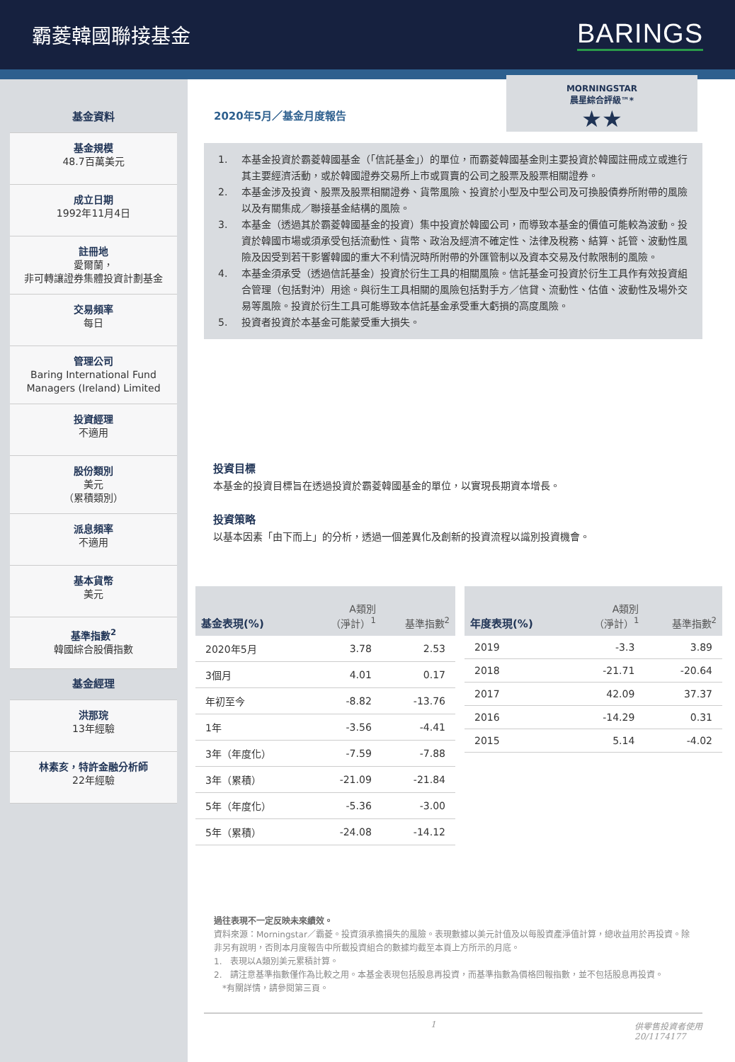霸菱韓國聯接基金
BARINGS
基金資料
基金規模
48.7百萬美元
成立日期
1992年11月4日
註冊地
愛爾蘭，
非可轉讓證券集體投資計劃基金
交易頻率
每日
管理公司
Baring International Fund Managers (Ireland) Limited
投資經理
不適用
股份類別
美元
（累積類別）
派息頻率
不適用
基本貨幣
美元
基準指數<sup>2</sup>
韓國綜合股價指數
基金經理
洪那琓
13年經驗
林素亥，特許金融分析師
22年經驗
2020年5月／基金月度報告
MORNINGSTAR
晨星綜合評級™*
★★
1. 本基金投資於霸菱韓國基金（「信託基金」）的單位，而霸菱韓國基金則主要投資於韓國註冊成立或進行其主要經濟活動，或於韓國證券交易所上市或買賣的公司之股票及股票相關證券。
2. 本基金涉及投資、股票及股票相關證券、貨幣風險、投資於小型及中型公司及可換股債券所附帶的風險以及有關集成／聯接基金結構的風險。
3. 本基金（透過其於霸菱韓國基金的投資）集中投資於韓國公司，而導致本基金的價值可能較為波動。投資於韓國市場或須承受包括流動性、貨幣、政治及經濟不確定性、法律及稅務、結算、託管、波動性風險及因受到若干影響韓國的重大不利情況時所附帶的外匯管制以及資本交易及付款限制的風險。
4. 本基金須承受（透過信託基金）投資於衍生工具的相關風險。信託基金可投資於衍生工具作有效投資組合管理（包括對沖）用途。與衍生工具相關的風險包括對手方／信貸、流動性、估值、波動性及場外交易等風險。投資於衍生工具可能導致本信託基金承受重大虧損的高度風險。
5. 投資者投資於本基金可能蒙受重大損失。
投資目標
本基金的投資目標旨在透過投資於霸菱韓國基金的單位，以實現長期資本增長。
投資策略
以基本因素「由下而上」的分析，透過一個差異化及創新的投資流程以識別投資機會。
| 基金表現(%) | A類別 （淨計）<sup>1</sup> | 基準指數<sup>2</sup> |
| --- | --- | --- |
| 2020年5月 | 3.78 | 2.53 |
| 3個月 | 4.01 | 0.17 |
| 年初至今 | -8.82 | -13.76 |
| 1年 | -3.56 | -4.41 |
| 3年（年度化） | -7.59 | -7.88 |
| 3年（累積） | -21.09 | -21.84 |
| 5年（年度化） | -5.36 | -3.00 |
| 5年（累積） | -24.08 | -14.12 |
| 年度表現(%) | A類別 （淨計）<sup>1</sup> | 基準指數<sup>2</sup> |
| --- | --- | --- |
| 2019 | -3.3 | 3.89 |
| 2018 | -21.71 | -20.64 |
| 2017 | 42.09 | 37.37 |
| 2016 | -14.29 | 0.31 |
| 2015 | 5.14 | -4.02 |
過往表現不一定反映未來績效。
資料來源：Morningstar／霸菱。投資須承擔損失的風險。表現數據以美元計值及以每股資產淨值計算，總收益用於再投資。除非另有說明，否則本月度報告中所載投資組合的數據均截至本頁上方所示的月底。
1.　表現以A類別美元累積計算。
2.　請注意基準指數僅作為比較之用。本基金表現包括股息再投資，而基準指數為價格回報指數，並不包括股息再投資。
　*有關詳情，請參閱第三頁。
1 供零售投資者使用
20/1174177